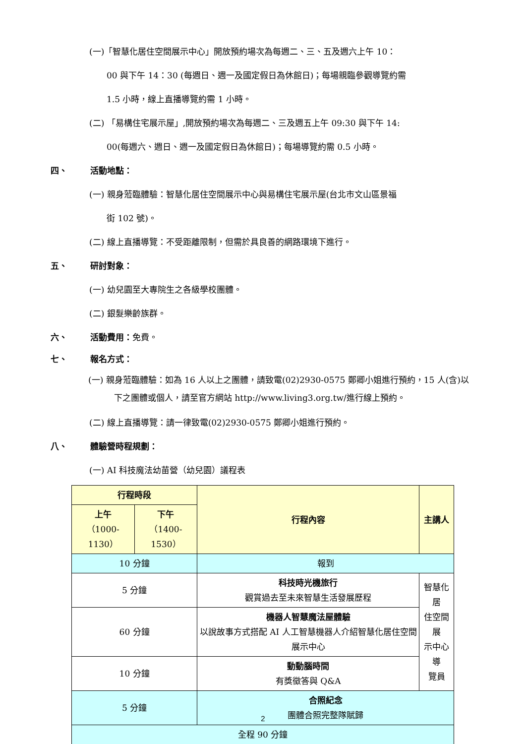(一)「智慧化居住空間展示中心」開放預約場次為每週二、三、五及週六上午 10：
00 與下午 14：30 (每週日、週一及國定假日為休館日)；每場親臨參觀導覽約需
1.5 小時，線上直播導覽約需 1 小時。
(二) 「易構住宅展示屋」,開放預約場次為每週二、三及週五上午 09:30 與下午 14:
00(每週六、週日、週一及國定假日為休館日)；每場導覽約需 0.5 小時。
四、 活動地點：
(一) 親身蒞臨體驗：智慧化居住空間展示中心與易構住宅展示屋(台北市文山區景福
街 102 號)。
(二) 線上直播導覽：不受距離限制，但需於具良善的網路環境下進行。
五、 研討對象：
(一) 幼兒園至大專院生之各級學校團體。
(二) 銀髮樂齡族群。
六、 活動費用： 免費。
七、 報名方式：
(一) 親身蒞臨體驗：如為 16 人以上之團體，請致電(02)2930-0575 鄭卿小姐進行預約，15 人(含)以下之團體或個人，請至官方網站 http://www.living3.org.tw/進行線上預約。
(二) 線上直播導覽：請一律致電(02)2930-0575 鄭卿小姐進行預約。
八、 體驗營時程規劃：
(一) AI 科技魔法幼苗營（幼兒園）議程表
| 行程時段 | | 行程內容 | 主講人 |
| --- | --- | --- | --- |
| 上午 （1000-1130） | 下午 （1400-1530） | | |
| 10 分鐘 | | 報到 | |
| 5 分鐘 | | 科技時光機旅行 觀賞過去至未來智慧生活發展歷程 | 智慧化居 住空間展 示中心導 覽員 |
| 60 分鐘 | | 機器人智慧魔法屋體驗 以說故事方式搭配 AI 人工智慧機器人介紹智慧化居住空間展示中心 | |
| 10 分鐘 | | 動動腦時間 有獎徵答與 Q&A | |
| 5 分鐘 | | 合照紀念 團體合照完整隊賦歸 | |
| 全程 90 分鐘 | | | |
2